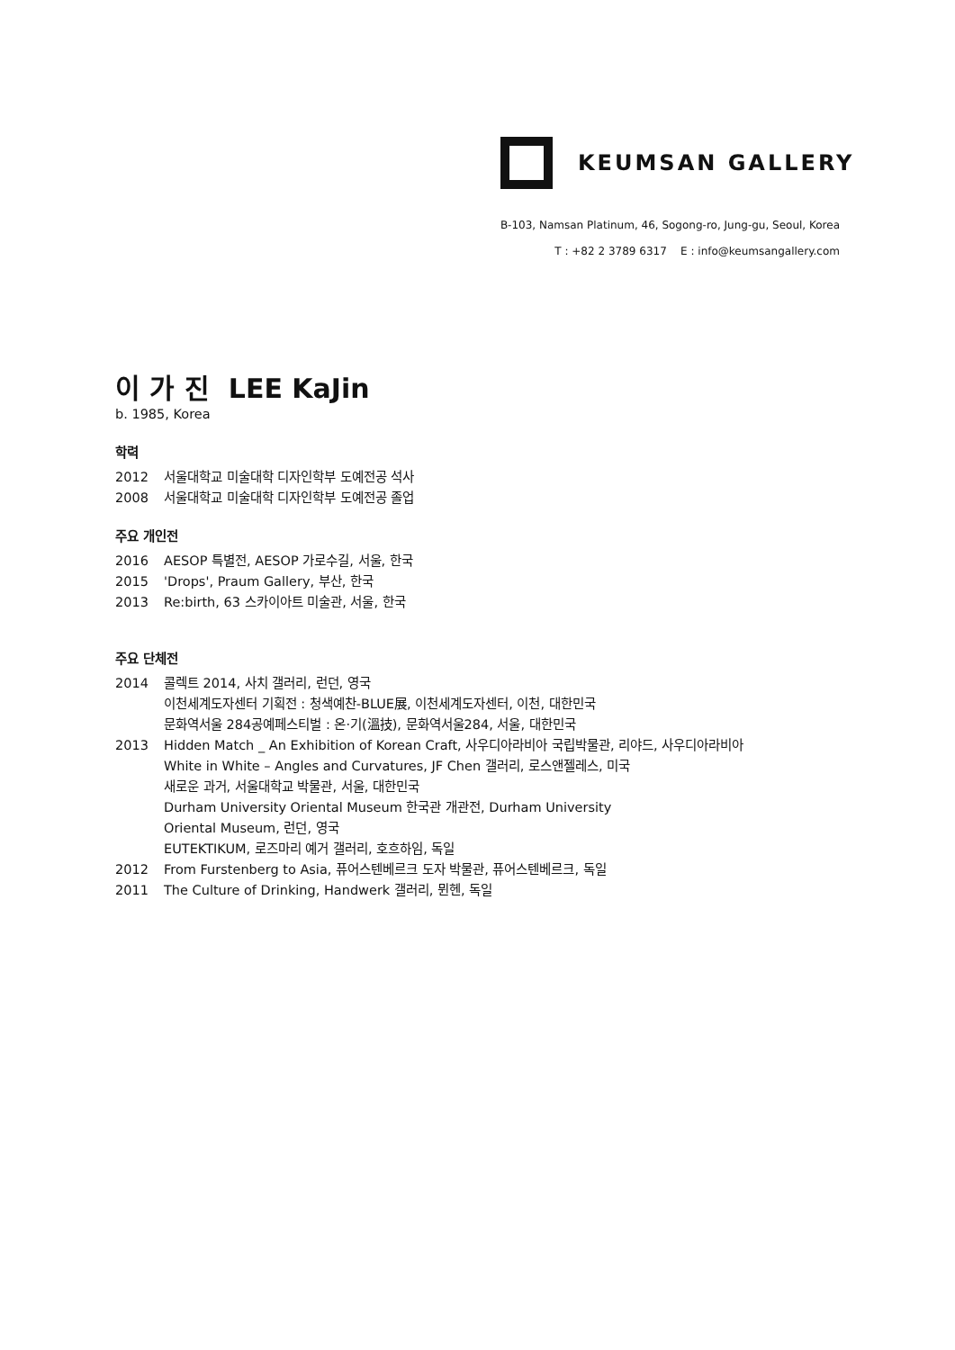KEUMSAN GALLERY
B-103, Namsan Platinum, 46, Sogong-ro, Jung-gu, Seoul, Korea
T : +82 2 3789 6317 E : info@keumsangallery.com
이 가 진 LEE KaJin
b. 1985, Korea
학력
2012 서울대학교 미술대학 디자인학부 도예전공 석사
2008 서울대학교 미술대학 디자인학부 도예전공 졸업
주요 개인전
2016 AESOP 특별전, AESOP 가로수길, 서울, 한국
2015 'Drops', Praum Gallery, 부산, 한국
2013 Re:birth, 63 스카이아트 미술관, 서울, 한국
주요 단체전
2014 콜렉트 2014, 사치 갤러리, 런던, 영국
이천세계도자센터 기획전 : 청색예찬-BLUE展, 이천세계도자센터, 이천, 대한민국
문화역서울 284공예페스티벌 : 온·기(溫技), 문화역서울284, 서울, 대한민국
2013 Hidden Match _ An Exhibition of Korean Craft, 사우디아라비아 국립박물관, 리야드, 사우디아라비아
White in White – Angles and Curvatures, JF Chen 갤러리, 로스앤젤레스, 미국
새로운 과거, 서울대학교 박물관, 서울, 대한민국
Durham University Oriental Museum 한국관 개관전, Durham University
Oriental Museum, 런던, 영국
EUTEKTIKUM, 로즈마리 예거 갤러리, 호흐하임, 독일
2012 From Furstenberg to Asia, 퓨어스텐베르크 도자 박물관, 퓨어스텐베르크, 독일
2011 The Culture of Drinking, Handwerk 갤러리, 뮌헨, 독일